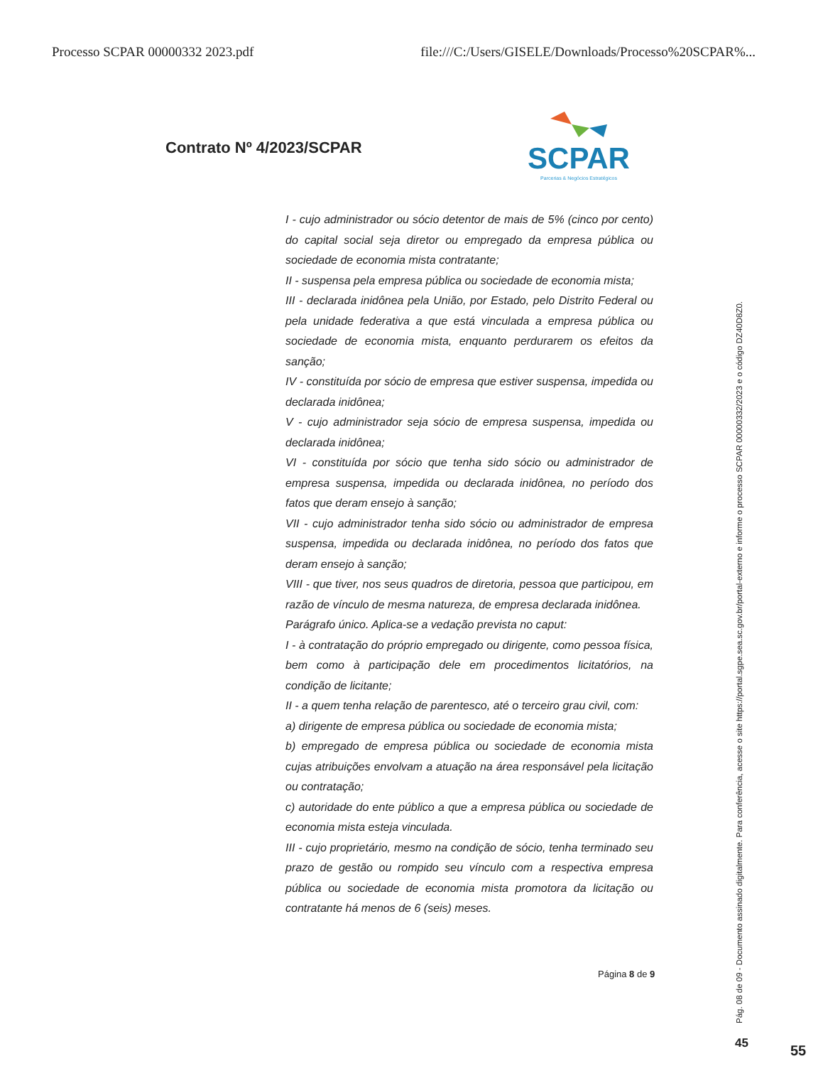Processo SCPAR 00000332 2023.pdf file:///C:/Users/GISELE/Downloads/Processo%20SCPAR%...
Contrato Nº 4/2023/SCPAR
SCPAR
Parcerias & Negócios Estratégicos
I - cujo administrador ou sócio detentor de mais de 5% (cinco por cento) do capital social seja diretor ou empregado da empresa pública ou sociedade de economia mista contratante;
II - suspensa pela empresa pública ou sociedade de economia mista;
III - declarada inidônea pela União, por Estado, pelo Distrito Federal ou pela unidade federativa a que está vinculada a empresa pública ou sociedade de economia mista, enquanto perdurarem os efeitos da sanção;
IV - constituída por sócio de empresa que estiver suspensa, impedida ou declarada inidônea;
V - cujo administrador seja sócio de empresa suspensa, impedida ou declarada inidônea;
VI - constituída por sócio que tenha sido sócio ou administrador de empresa suspensa, impedida ou declarada inidônea, no período dos fatos que deram ensejo à sanção;
VII - cujo administrador tenha sido sócio ou administrador de empresa suspensa, impedida ou declarada inidônea, no período dos fatos que deram ensejo à sanção;
VIII - que tiver, nos seus quadros de diretoria, pessoa que participou, em razão de vínculo de mesma natureza, de empresa declarada inidônea.
Parágrafo único. Aplica-se a vedação prevista no caput:
I - à contratação do próprio empregado ou dirigente, como pessoa física, bem como à participação dele em procedimentos licitatórios, na condição de licitante;
II - a quem tenha relação de parentesco, até o terceiro grau civil, com:
a) dirigente de empresa pública ou sociedade de economia mista;
b) empregado de empresa pública ou sociedade de economia mista cujas atribuições envolvam a atuação na área responsável pela licitação ou contratação;
c) autoridade do ente público a que a empresa pública ou sociedade de economia mista esteja vinculada.
III - cujo proprietário, mesmo na condição de sócio, tenha terminado seu prazo de gestão ou rompido seu vínculo com a respectiva empresa pública ou sociedade de economia mista promotora da licitação ou contratante há menos de 6 (seis) meses.
Página 8 de 9
Pág. 08 de 09 - Documento assinado digitalmente. Para conferência, acesse o site https://portal.sgpe.sea.sc.gov.br/portal-externo e informe o processo SCPAR 00000332/2023 e o código DZ40D8Z0.
45 55